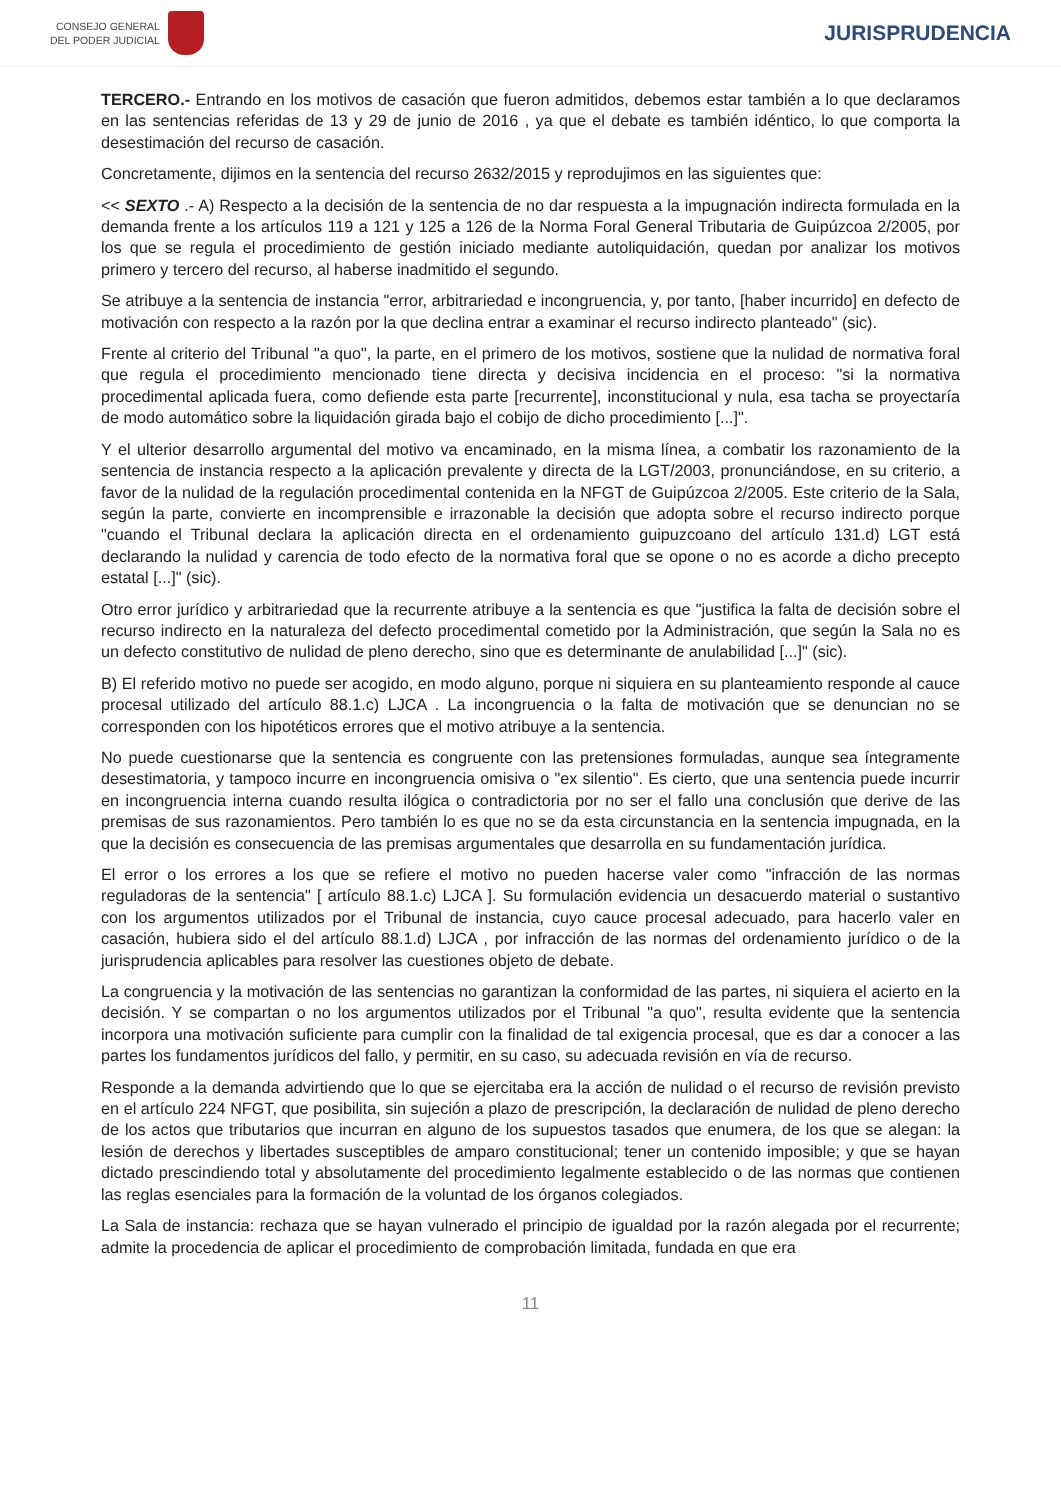CONSEJO GENERAL
DEL PODER JUDICIAL
JURISPRUDENCIA
TERCERO.- Entrando en los motivos de casación que fueron admitidos, debemos estar también a lo que declaramos en las sentencias referidas de 13 y 29 de junio de 2016 , ya que el debate es también idéntico, lo que comporta la desestimación del recurso de casación.
Concretamente, dijimos en la sentencia del recurso 2632/2015 y reprodujimos en las siguientes que:
<< SEXTO .- A) Respecto a la decisión de la sentencia de no dar respuesta a la impugnación indirecta formulada en la demanda frente a los artículos 119 a 121 y 125 a 126 de la Norma Foral General Tributaria de Guipúzcoa 2/2005, por los que se regula el procedimiento de gestión iniciado mediante autoliquidación, quedan por analizar los motivos primero y tercero del recurso, al haberse inadmitido el segundo.
Se atribuye a la sentencia de instancia "error, arbitrariedad e incongruencia, y, por tanto, [haber incurrido] en defecto de motivación con respecto a la razón por la que declina entrar a examinar el recurso indirecto planteado" (sic).
Frente al criterio del Tribunal "a quo", la parte, en el primero de los motivos, sostiene que la nulidad de normativa foral que regula el procedimiento mencionado tiene directa y decisiva incidencia en el proceso: "si la normativa procedimental aplicada fuera, como defiende esta parte [recurrente], inconstitucional y nula, esa tacha se proyectaría de modo automático sobre la liquidación girada bajo el cobijo de dicho procedimiento [...]".
Y el ulterior desarrollo argumental del motivo va encaminado, en la misma línea, a combatir los razonamiento de la sentencia de instancia respecto a la aplicación prevalente y directa de la LGT/2003, pronunciándose, en su criterio, a favor de la nulidad de la regulación procedimental contenida en la NFGT de Guipúzcoa 2/2005. Este criterio de la Sala, según la parte, convierte en incomprensible e irrazonable la decisión que adopta sobre el recurso indirecto porque "cuando el Tribunal declara la aplicación directa en el ordenamiento guipuzcoano del artículo 131.d) LGT está declarando la nulidad y carencia de todo efecto de la normativa foral que se opone o no es acorde a dicho precepto estatal [...]" (sic).
Otro error jurídico y arbitrariedad que la recurrente atribuye a la sentencia es que "justifica la falta de decisión sobre el recurso indirecto en la naturaleza del defecto procedimental cometido por la Administración, que según la Sala no es un defecto constitutivo de nulidad de pleno derecho, sino que es determinante de anulabilidad [...]" (sic).
B) El referido motivo no puede ser acogido, en modo alguno, porque ni siquiera en su planteamiento responde al cauce procesal utilizado del artículo 88.1.c) LJCA . La incongruencia o la falta de motivación que se denuncian no se corresponden con los hipotéticos errores que el motivo atribuye a la sentencia.
No puede cuestionarse que la sentencia es congruente con las pretensiones formuladas, aunque sea íntegramente desestimatoria, y tampoco incurre en incongruencia omisiva o "ex silentio". Es cierto, que una sentencia puede incurrir en incongruencia interna cuando resulta ilógica o contradictoria por no ser el fallo una conclusión que derive de las premisas de sus razonamientos. Pero también lo es que no se da esta circunstancia en la sentencia impugnada, en la que la decisión es consecuencia de las premisas argumentales que desarrolla en su fundamentación jurídica.
El error o los errores a los que se refiere el motivo no pueden hacerse valer como "infracción de las normas reguladoras de la sentencia" [ artículo 88.1.c) LJCA ]. Su formulación evidencia un desacuerdo material o sustantivo con los argumentos utilizados por el Tribunal de instancia, cuyo cauce procesal adecuado, para hacerlo valer en casación, hubiera sido el del artículo 88.1.d) LJCA , por infracción de las normas del ordenamiento jurídico o de la jurisprudencia aplicables para resolver las cuestiones objeto de debate.
La congruencia y la motivación de las sentencias no garantizan la conformidad de las partes, ni siquiera el acierto en la decisión. Y se compartan o no los argumentos utilizados por el Tribunal "a quo", resulta evidente que la sentencia incorpora una motivación suficiente para cumplir con la finalidad de tal exigencia procesal, que es dar a conocer a las partes los fundamentos jurídicos del fallo, y permitir, en su caso, su adecuada revisión en vía de recurso.
Responde a la demanda advirtiendo que lo que se ejercitaba era la acción de nulidad o el recurso de revisión previsto en el artículo 224 NFGT, que posibilita, sin sujeción a plazo de prescripción, la declaración de nulidad de pleno derecho de los actos que tributarios que incurran en alguno de los supuestos tasados que enumera, de los que se alegan: la lesión de derechos y libertades susceptibles de amparo constitucional; tener un contenido imposible; y que se hayan dictado prescindiendo total y absolutamente del procedimiento legalmente establecido o de las normas que contienen las reglas esenciales para la formación de la voluntad de los órganos colegiados.
La Sala de instancia: rechaza que se hayan vulnerado el principio de igualdad por la razón alegada por el recurrente; admite la procedencia de aplicar el procedimiento de comprobación limitada, fundada en que era
11